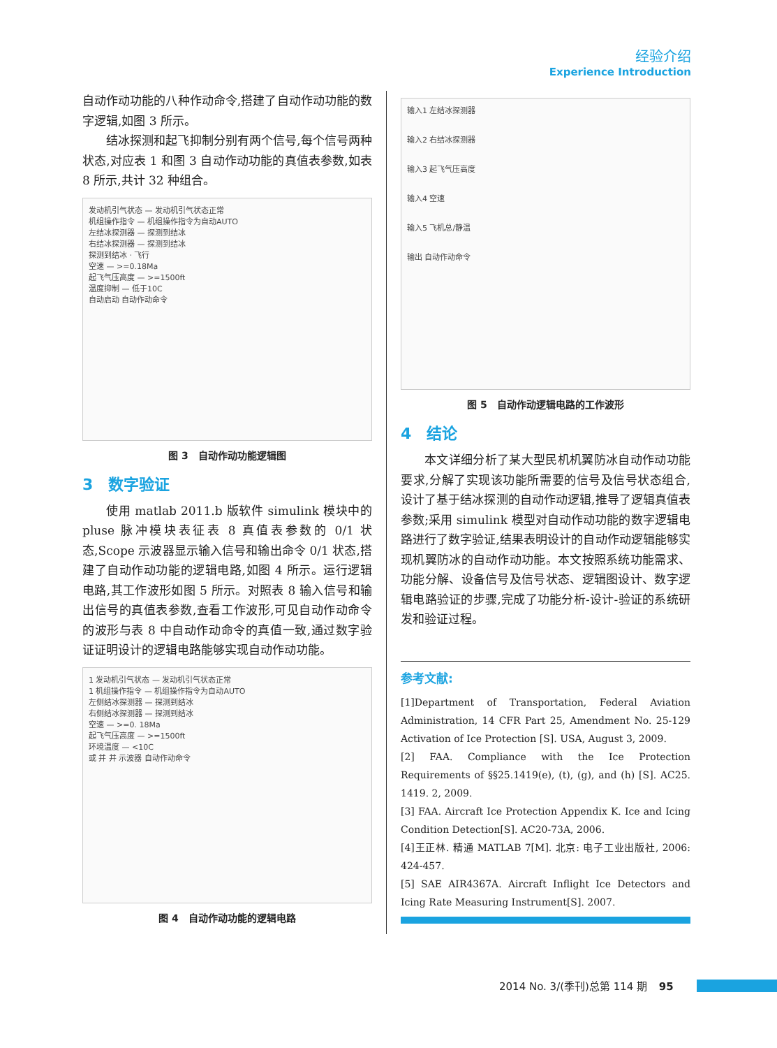经验介绍
Experience Introduction
自动作动功能的八种作动命令,搭建了自动作动功能的数字逻辑,如图 3 所示。
结冰探测和起飞抑制分别有两个信号,每个信号两种状态,对应表 1 和图 3 自动作动功能的真值表参数,如表 8 所示,共计 32 种组合。
发动机引气状态 — 发动机引气状态正常
机组操作指令 — 机组操作指令为自动AUTO
左结冰探测器 — 探测到结冰
右结冰探测器 — 探测到结冰
探测到结冰 · 飞行
空速 — >=0.18Ma
起飞气压高度 — >=1500ft
温度抑制 — 低于10C
自动启动 自动作动命令
图 3　自动作动功能逻辑图
3　数字验证
使用 matlab 2011.b 版软件 simulink 模块中的 pluse 脉冲模块表征表 8 真值表参数的 0/1 状态,Scope 示波器显示输入信号和输出命令 0/1 状态,搭建了自动作动功能的逻辑电路,如图 4 所示。运行逻辑电路,其工作波形如图 5 所示。对照表 8 输入信号和输出信号的真值表参数,查看工作波形,可见自动作动命令的波形与表 8 中自动作动命令的真值一致,通过数字验证证明设计的逻辑电路能够实现自动作动功能。
1 发动机引气状态 — 发动机引气状态正常
1 机组操作指令 — 机组操作指令为自动AUTO
左侧结冰探测器 — 探测到结冰
右侧结冰探测器 — 探测到结冰
空速 — >=0. 18Ma
起飞气压高度 — >=1500ft
环境温度 — <10C
或 并 并 示波器 自动作动命令
图 4　自动作动功能的逻辑电路
输入1 左结冰探测器
输入2 右结冰探测器
输入3 起飞气压高度
输入4 空速
输入5 飞机总/静温
输出 自动作动命令
图 5　自动作动逻辑电路的工作波形
4　结论
本文详细分析了某大型民机机翼防冰自动作动功能要求,分解了实现该功能所需要的信号及信号状态组合,设计了基于结冰探测的自动作动逻辑,推导了逻辑真值表参数;采用 simulink 模型对自动作动功能的数字逻辑电路进行了数字验证,结果表明设计的自动作动逻辑能够实现机翼防冰的自动作动功能。本文按照系统功能需求、功能分解、设备信号及信号状态、逻辑图设计、数字逻辑电路验证的步骤,完成了功能分析-设计-验证的系统研发和验证过程。
参考文献:
[1]Department of Transportation, Federal Aviation Administration, 14 CFR Part 25, Amendment No. 25-129 Activation of Ice Protection [S]. USA, August 3, 2009.
[2] FAA. Compliance with the Ice Protection Requirements of §§25.1419(e), (t), (g), and (h) [S]. AC25. 1419. 2, 2009.
[3] FAA. Aircraft Ice Protection Appendix K. Ice and Icing Condition Detection[S]. AC20-73A, 2006.
[4]王正林. 精通 MATLAB 7[M]. 北京: 电子工业出版社, 2006: 424-457.
[5] SAE AIR4367A. Aircraft Inflight Ice Detectors and Icing Rate Measuring Instrument[S]. 2007.
2014 No. 3/(季刊)总第 114 期 95